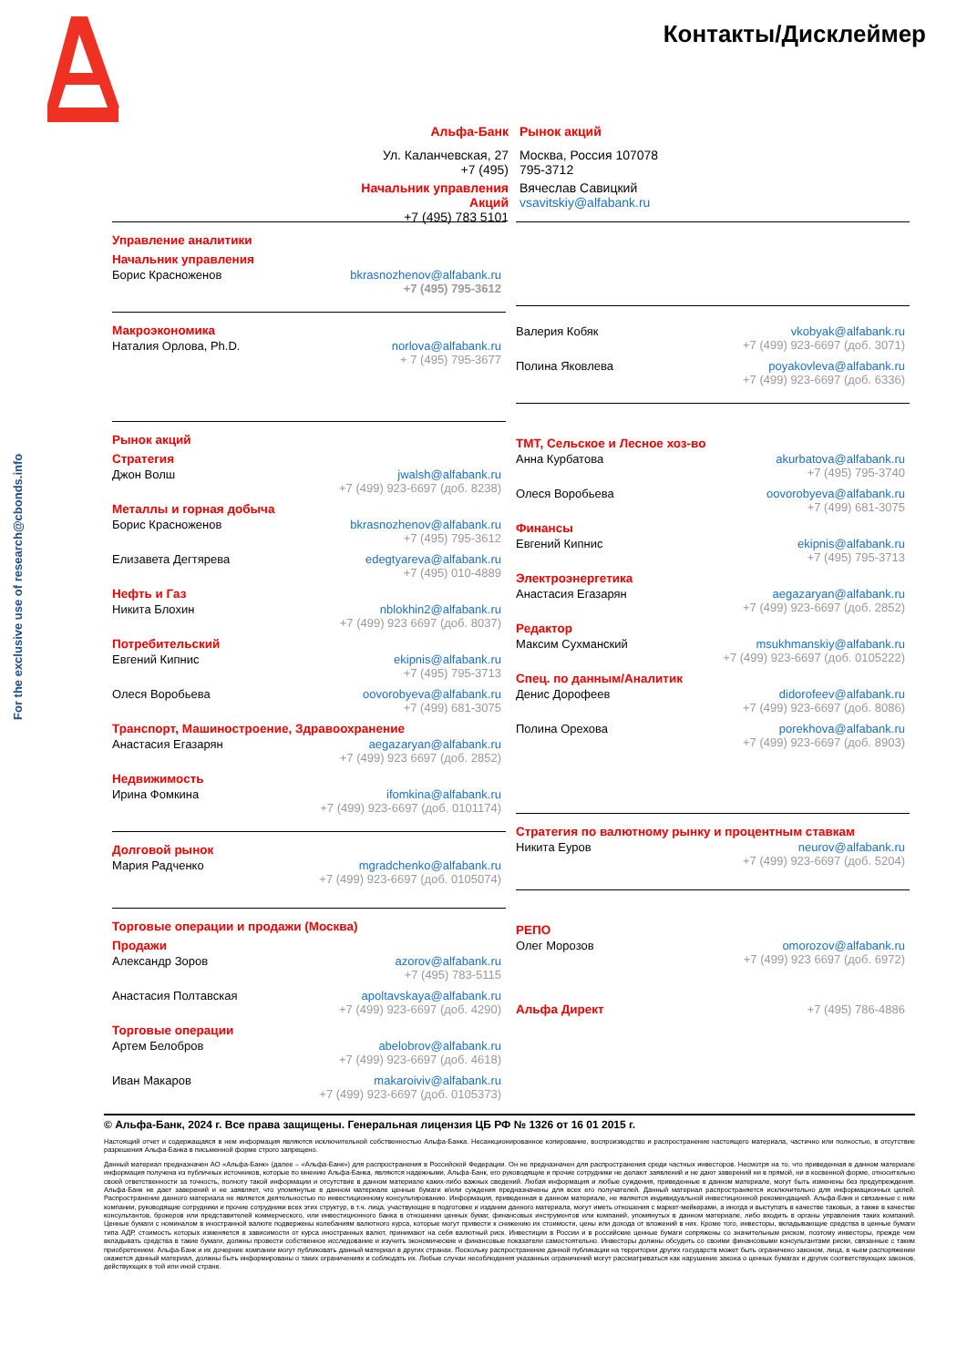Контакты/Дисклеймер
For the exclusive use of research@cbonds.info
Альфа-Банк Рынок акций
Ул. Каланчевская, 27
+7 (495)
Москва, Россия 107078
795-3712
Начальник управления Акций
+7 (495) 783 5101
Вячеслав Савицкий
vsavitskiy@alfabank.ru
Управление аналитики
Начальник управления
Борис Красноженов bkrasnozhenov@alfabank.ru
+7 (495) 795-3612
Макроэкономика
Наталия Орлова, Ph.D. norlova@alfabank.ru
+ 7 (495) 795-3677
Рынок акций
Стратегия
Джон Волш jwalsh@alfabank.ru
+7 (499) 923-6697 (доб. 8238)
Металлы и горная добыча
Борис Красноженов bkrasnozhenov@alfabank.ru
+7 (495) 795-3612
Елизавета Дегтярева edegtyareva@alfabank.ru
+7 (495) 010-4889
Нефть и Газ
Никита Блохин nblokhin2@alfabank.ru
+7 (499) 923 6697 (доб. 8037)
Потребительский
Евгений Кипнис ekipnis@alfabank.ru
+7 (495) 795-3713
Олеся Воробьева oovorobyeva@alfabank.ru
+7 (499) 681-3075
Транспорт, Машиностроение, Здравоохранение
Анастасия Егазарян aegazaryan@alfabank.ru
+7 (499) 923 6697 (доб. 2852)
Недвижимость
Ирина Фомкина ifomkina@alfabank.ru
+7 (499) 923-6697 (доб. 0101174)
Долговой рынок
Мария Радченко mgradchenko@alfabank.ru
+7 (499) 923-6697 (доб. 0105074)
Торговые операции и продажи (Москва)
Продажи
Александр Зоров azorov@alfabank.ru
+7 (495) 783-5115
Анастасия Полтавская apoltavskaya@alfabank.ru
+7 (499) 923-6697 (доб. 4290)
Торговые операции
Артем Белобров abelobrov@alfabank.ru
+7 (499) 923-6697 (доб. 4618)
Иван Макаров makaroiviv@alfabank.ru
+7 (499) 923-6697 (доб. 0105373)
Валерия Кобяк vkobyak@alfabank.ru
+7 (499) 923-6697 (доб. 3071)
Полина Яковлева poyakovleva@alfabank.ru
+7 (499) 923-6697 (доб. 6336)
ТМТ, Сельское и Лесное хоз-во
Анна Курбатова akurbatova@alfabank.ru
+7 (495) 795-3740
Олеся Воробьева oovorobyeva@alfabank.ru
+7 (499) 681-3075
Финансы
Евгений Кипнис ekipnis@alfabank.ru
+7 (495) 795-3713
Электроэнергетика
Анастасия Егазарян aegazaryan@alfabank.ru
+7 (499) 923-6697 (доб. 2852)
Редактор
Максим Сухманский msukhmanskiy@alfabank.ru
+7 (499) 923-6697 (доб. 0105222)
Спец. по данным/Аналитик
Денис Дорофеев didorofeev@alfabank.ru
+7 (499) 923-6697 (доб. 8086)
Полина Орехова porekhova@alfabank.ru
+7 (499) 923-6697 (доб. 8903)
Стратегия по валютному рынку и процентным ставкам
Никита Еуров neurov@alfabank.ru
+7 (499) 923-6697 (доб. 5204)
РЕПО
Олег Морозов omorozov@alfabank.ru
+7 (499) 923 6697 (доб. 6972)
Альфа Директ +7 (495) 786-4886
© Альфа-Банк, 2024 г. Все права защищены. Генеральная лицензия ЦБ РФ № 1326 от 16 01 2015 г.
Настоящий отчет и содержащаяся в нем информация являются исключительной собственностью Альфа-Банка. Несанкционированное копирование, воспроизводство и распространение настоящего материала, частично или полностью, в отсутствие разрешения Альфа-Банка в письменной форме строго запрещено.
Данный материал предназначен АО «Альфа-Банк» (далее – «Альфа-Банк») для распространения в Российской Федерации. Он не предназначен для распространения среди частных инвесторов. Несмотря на то, что приведенная в данном материале информация получена из публичных источников, которые по мнению Альфа-Банка, являются надежными, Альфа-Банк, его руководящие и прочие сотрудники не делают заявлений и не дают заверений ни в прямой, ни в косвенной форме, относительно своей ответственности за точность, полноту такой информации и отсутствие в данном материале каких-либо важных сведений. Любая информация и любые суждения, приведенные в данном материале, могут быть изменены без предупреждения. Альфа-Банк не дает заверений и не заявляет, что упомянутые в данном материале ценные бумаги и/или суждения предназначены для всех его получателей. Данный материал распространяется исключительно для информационных целей. Распространение данного материала не является деятельностью по инвестиционному консультированию. Информация, приведенная в данном материале, не является индивидуальной инвестиционной рекомендацией. Альфа-Банк и связанные с ним компании, руководящие сотрудники и прочие сотрудники всех этих структур, в т.ч. лица, участвующие в подготовке и издании данного материала, могут иметь отношения с маркет-мейкерами, а иногда и выступать в качестве таковых, а также в качестве консультантов, брокеров или представителей коммерческого, или инвестиционного банка в отношении ценных бумаг, финансовых инструментов или компаний, упомянутых в данном материале, либо входить в органы управления таких компаний. Ценные бумаги с номиналом в иностранной валюте подвержены колебаниям валютного курса, которые могут привести к снижению их стоимости, цены или дохода от вложений в них. Кроме того, инвесторы, вкладывающие средства в ценные бумаги типа АДР, стоимость которых изменяется в зависимости от курса иностранных валют, принимают на себя валютный риск. Инвестиции в России и в российские ценные бумаги сопряжены со значительным риском, поэтому инвесторы, прежде чем вкладывать средства в такие бумаги, должны провести собственное исследование и изучить экономические и финансовые показатели самостоятельно. Инвесторы должны обсудить со своими финансовыми консультантами риски, связанные с таким приобретением. Альфа-Банк и их дочерние компании могут публиковать данный материал в других странах. Поскольку распространение данной публикации на территории других государств может быть ограничено законом, лица, в чьем распоряжении окажется данный материал, должны быть информированы о таких ограничениях и соблюдать их. Любые случаи несоблюдения указанных ограничений могут рассматриваться как нарушение закона о ценных бумагах и других соответствующих законов, действующих в той или иной стране.